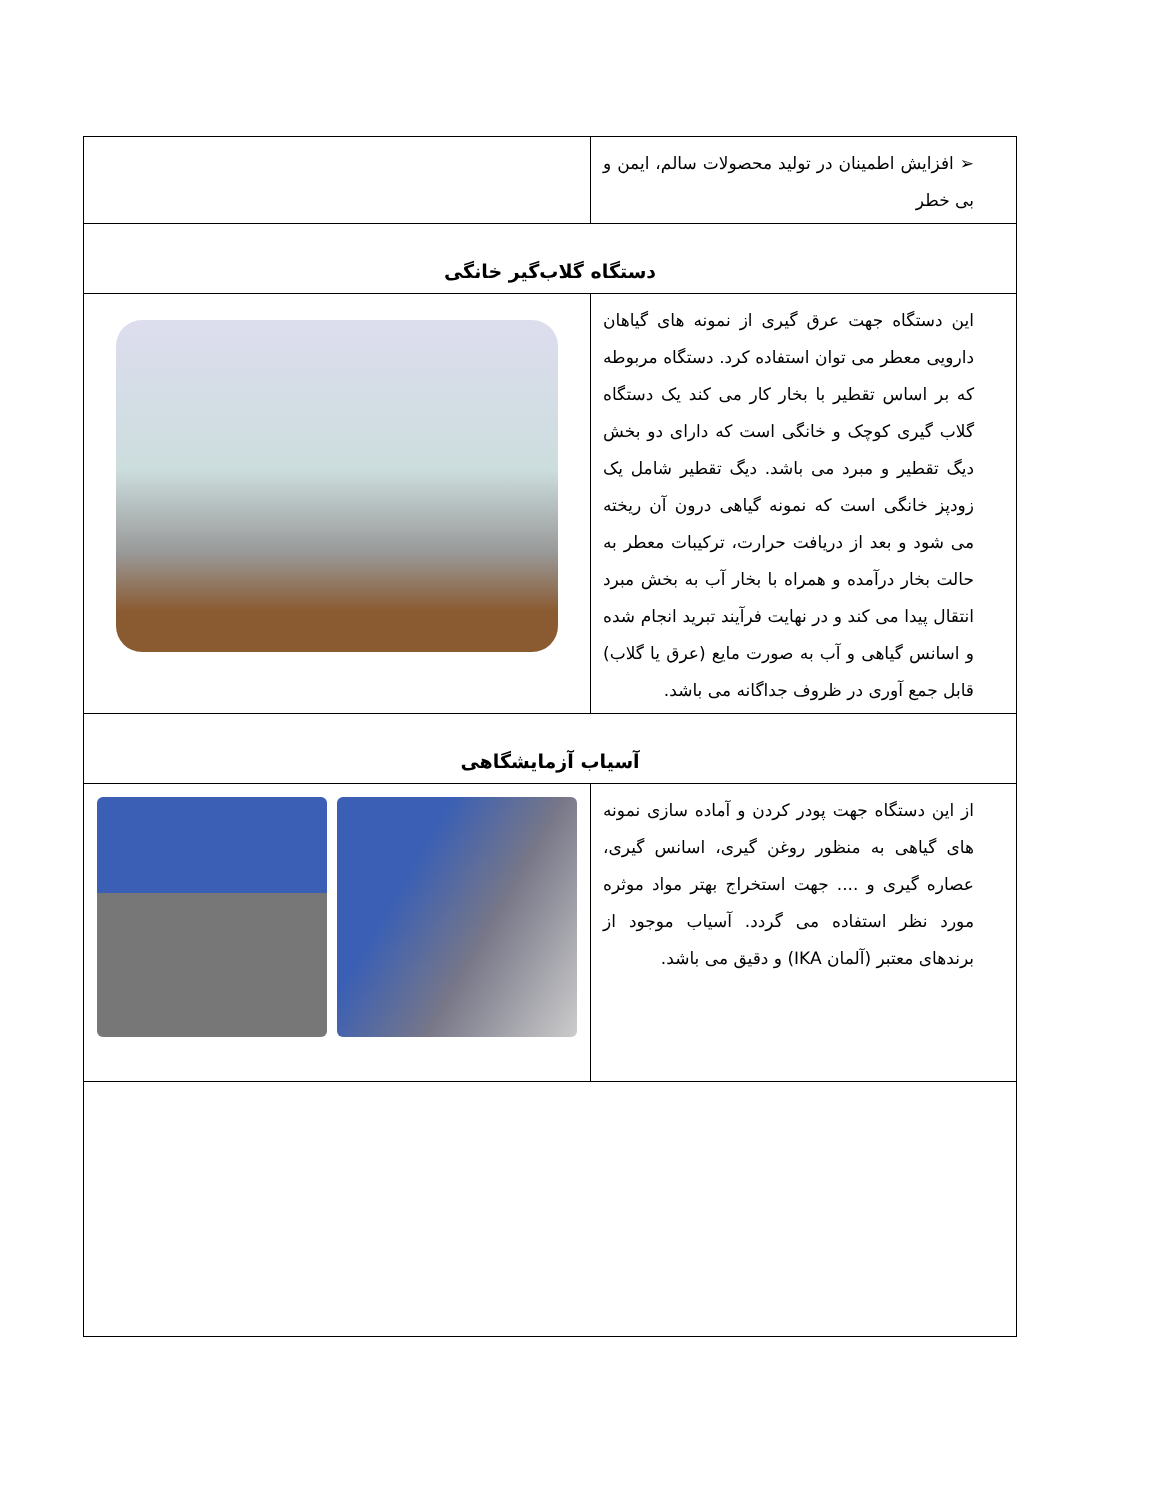| ➢ افزایش اطمینان در تولید محصولات سالم، ایمن و بی خطر | |
| دستگاه گلاب‌گیر خانگی | |
| این دستگاه جهت عرق گیری از نمونه های گیاهان دارویی معطر می توان استفاده کرد. دستگاه مربوطه که بر اساس تقطیر با بخار کار می کند یک دستگاه گلاب گیری کوچک و خانگی است که دارای دو بخش دیگ تقطیر و مبرد می باشد. دیگ تقطیر شامل یک زودپز خانگی است که نمونه گیاهی درون آن ریخته می شود و بعد از دریافت حرارت، ترکیبات معطر به حالت بخار درآمده و همراه با بخار آب به بخش مبرد انتقال پیدا می کند و در نهایت فرآیند تبرید انجام شده و اسانس گیاهی و آب به صورت مایع (عرق یا گلاب) قابل جمع آوری در ظروف جداگانه می باشد. | |
| آسیاب آزمایشگاهی | |
| از این دستگاه جهت پودر کردن و آماده سازی نمونه های گیاهی به منظور روغن گیری، اسانس گیری، عصاره گیری و .... جهت استخراج بهتر مواد موثره مورد نظر استفاده می گردد. آسیاب موجود از برندهای معتبر (آلمان IKA) و دقیق می باشد. | |